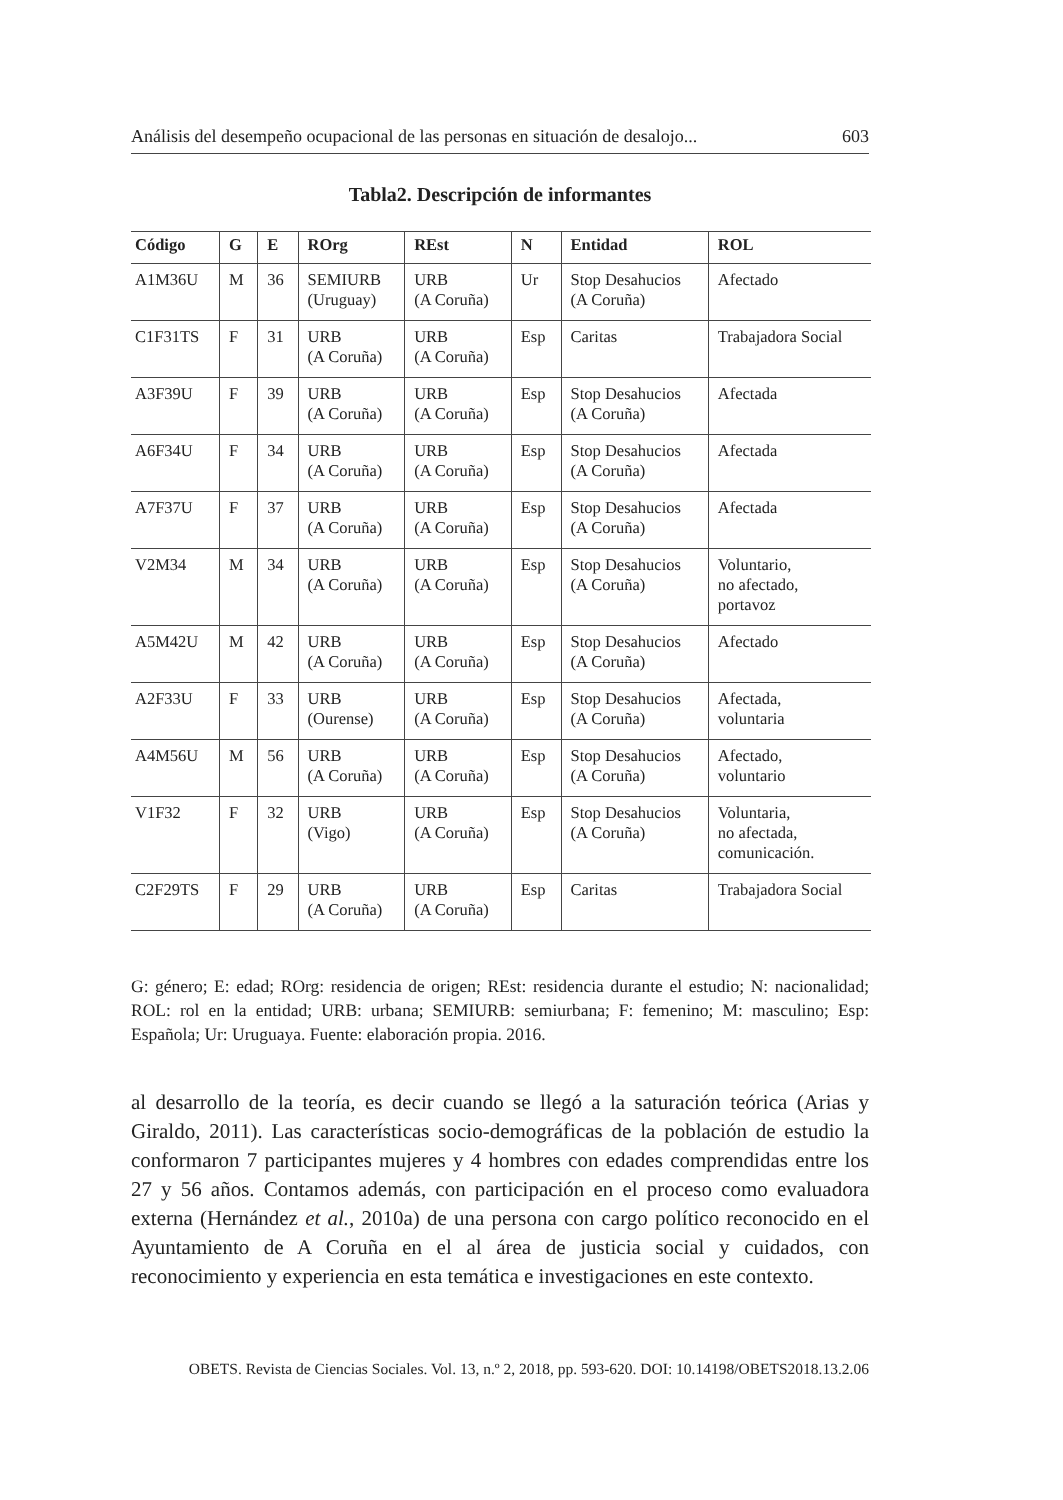Análisis del desempeño ocupacional de las personas en situación de desalojo... 603
Tabla2. Descripción de informantes
| Código | G | E | ROrg | REst | N | Entidad | ROL |
| --- | --- | --- | --- | --- | --- | --- | --- |
| A1M36U | M | 36 | SEMIURB (Uruguay) | URB (A Coruña) | Ur | Stop Desahucios (A Coruña) | Afectado |
| C1F31TS | F | 31 | URB (A Coruña) | URB (A Coruña) | Esp | Caritas | Trabajadora Social |
| A3F39U | F | 39 | URB (A Coruña) | URB (A Coruña) | Esp | Stop Desahucios (A Coruña) | Afectada |
| A6F34U | F | 34 | URB (A Coruña) | URB (A Coruña) | Esp | Stop Desahucios (A Coruña) | Afectada |
| A7F37U | F | 37 | URB (A Coruña) | URB (A Coruña) | Esp | Stop Desahucios (A Coruña) | Afectada |
| V2M34 | M | 34 | URB (A Coruña) | URB (A Coruña) | Esp | Stop Desahucios (A Coruña) | Voluntario, no afectado, portavoz |
| A5M42U | M | 42 | URB (A Coruña) | URB (A Coruña) | Esp | Stop Desahucios (A Coruña) | Afectado |
| A2F33U | F | 33 | URB (Ourense) | URB (A Coruña) | Esp | Stop Desahucios (A Coruña) | Afectada, voluntaria |
| A4M56U | M | 56 | URB (A Coruña) | URB (A Coruña) | Esp | Stop Desahucios (A Coruña) | Afectado, voluntario |
| V1F32 | F | 32 | URB (Vigo) | URB (A Coruña) | Esp | Stop Desahucios (A Coruña) | Voluntaria, no afectada, comunicación. |
| C2F29TS | F | 29 | URB (A Coruña) | URB (A Coruña) | Esp | Caritas | Trabajadora Social |
G: género; E: edad; ROrg: residencia de origen; REst: residencia durante el estudio; N: nacionalidad; ROL: rol en la entidad; URB: urbana; SEMIURB: semiurbana; F: femenino; M: masculino; Esp: Española; Ur: Uruguaya. Fuente: elaboración propia. 2016.
al desarrollo de la teoría, es decir cuando se llegó a la saturación teórica (Arias y Giraldo, 2011). Las características socio-demográficas de la población de estudio la conformaron 7 participantes mujeres y 4 hombres con edades comprendidas entre los 27 y 56 años. Contamos además, con participación en el proceso como evaluadora externa (Hernández et al., 2010a) de una persona con cargo político reconocido en el Ayuntamiento de A Coruña en el al área de justicia social y cuidados, con reconocimiento y experiencia en esta temática e investigaciones en este contexto.
OBETS. Revista de Ciencias Sociales. Vol. 13, n.º 2, 2018, pp. 593-620. DOI: 10.14198/OBETS2018.13.2.06